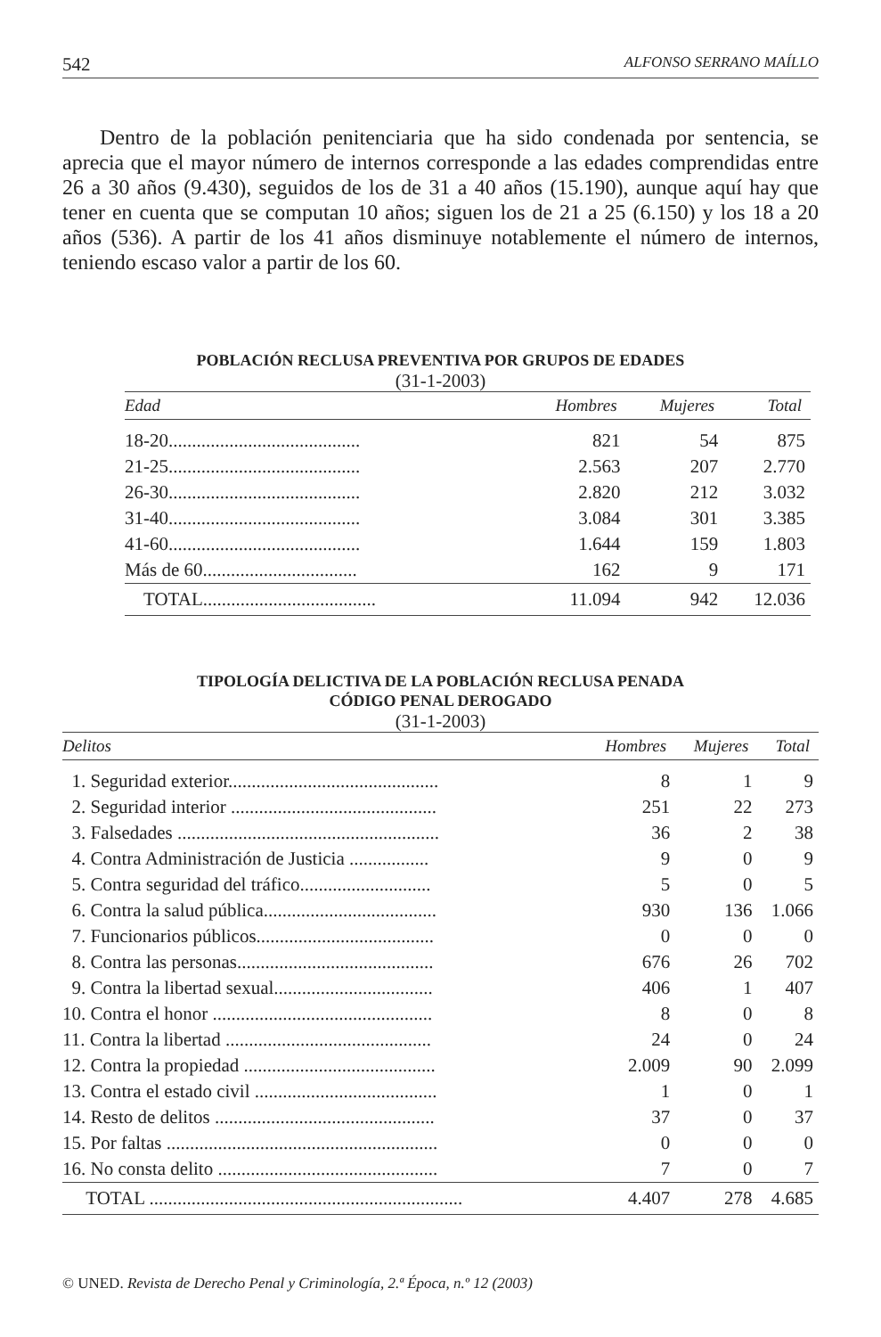542 ALFONSO SERRANO MAÍLLO
Dentro de la población penitenciaria que ha sido condenada por sentencia, se aprecia que el mayor número de internos corresponde a las edades comprendidas entre 26 a 30 años (9.430), seguidos de los de 31 a 40 años (15.190), aunque aquí hay que tener en cuenta que se computan 10 años; siguen los de 21 a 25 (6.150) y los 18 a 20 años (536). A partir de los 41 años disminuye notablemente el número de internos, teniendo escaso valor a partir de los 60.
POBLACIÓN RECLUSA PREVENTIVA POR GRUPOS DE EDADES
(31-1-2003)
| Edad | Hombres | Mujeres | Total |
| --- | --- | --- | --- |
| 18-20......................................... | 821 | 54 | 875 |
| 21-25......................................... | 2.563 | 207 | 2.770 |
| 26-30......................................... | 2.820 | 212 | 3.032 |
| 31-40......................................... | 3.084 | 301 | 3.385 |
| 41-60......................................... | 1.644 | 159 | 1.803 |
| Más de 60................................. | 162 | 9 | 171 |
| TOTAL..................................... | 11.094 | 942 | 12.036 |
TIPOLOGÍA DELICTIVA DE LA POBLACIÓN RECLUSA PENADA
CÓDIGO PENAL DEROGADO
(31-1-2003)
| Delitos | Hombres | Mujeres | Total |
| --- | --- | --- | --- |
| 1. Seguridad exterior............................................. | 8 | 1 | 9 |
| 2. Seguridad interior ............................................ | 251 | 22 | 273 |
| 3. Falsedades ........................................................ | 36 | 2 | 38 |
| 4. Contra Administración de Justicia ................. | 9 | 0 | 9 |
| 5. Contra seguridad del tráfico............................ | 5 | 0 | 5 |
| 6. Contra la salud pública..................................... | 930 | 136 | 1.066 |
| 7. Funcionarios públicos...................................... | 0 | 0 | 0 |
| 8. Contra las personas.......................................... | 676 | 26 | 702 |
| 9. Contra la libertad sexual.................................. | 406 | 1 | 407 |
| 10. Contra el honor ............................................... | 8 | 0 | 8 |
| 11. Contra la libertad ............................................ | 24 | 0 | 24 |
| 12. Contra la propiedad ......................................... | 2.009 | 90 | 2.099 |
| 13. Contra el estado civil ....................................... | 1 | 0 | 1 |
| 14. Resto de delitos ............................................... | 37 | 0 | 37 |
| 15. Por faltas .......................................................... | 0 | 0 | 0 |
| 16. No consta delito ............................................... | 7 | 0 | 7 |
| TOTAL ................................................................... | 4.407 | 278 | 4.685 |
© UNED. Revista de Derecho Penal y Criminología, 2.ª Época, n.º 12 (2003)